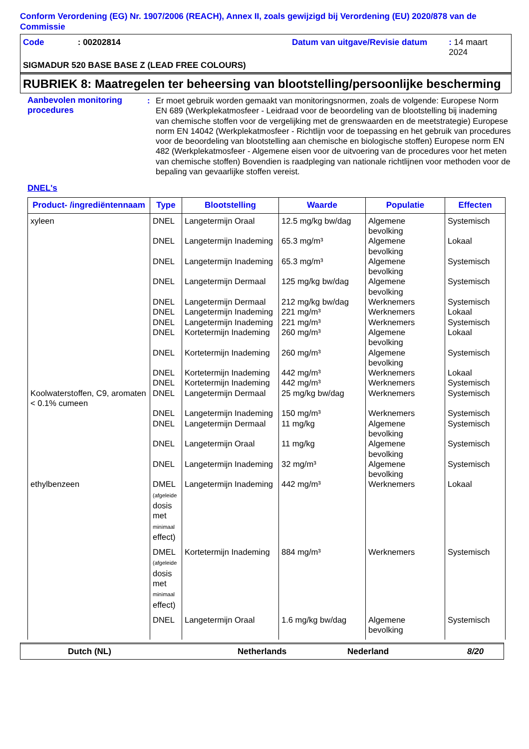Conform Verordening (EG) Nr. 1907/2006 (REACH), Annex II, zoals gewijzigd bij Verordening (EU) 2020/878 van de Commissie
Code: 00202814 Datum van uitgave/Revisie datum: 14 maart 2024
SIGMADUR 520 BASE BASE Z (LEAD FREE COLOURS)
RUBRIEK 8: Maatregelen ter beheersing van blootstelling/persoonlijke bescherming
Aanbevolen monitoring procedures
: Er moet gebruik worden gemaakt van monitoringsnormen, zoals de volgende: Europese Norm EN 689 (Werkplekatmosfeer - Leidraad voor de beoordeling van de blootstelling bij inademing van chemische stoffen voor de vergelijking met de grenswaarden en de meetstrategie) Europese norm EN 14042 (Werkplekatmosfeer - Richtlijn voor de toepassing en het gebruik van procedures voor de beoordeling van blootstelling aan chemische en biologische stoffen) Europese norm EN 482 (Werkplekatmosfeer - Algemene eisen voor de uitvoering van de procedures voor het meten van chemische stoffen) Bovendien is raadpleging van nationale richtlijnen voor methoden voor de bepaling van gevaarlijke stoffen vereist.
DNEL's
| Product- /ingrediëntennaam | Type | Blootstelling | Waarde | Populatie | Effecten |
| --- | --- | --- | --- | --- | --- |
| xyleen | DNEL | Langetermijn Oraal | 12.5 mg/kg bw/dag | Algemene bevolking | Systemisch |
| | DNEL | Langetermijn Inademing | 65.3 mg/m³ | Algemene bevolking | Lokaal |
| | DNEL | Langetermijn Inademing | 65.3 mg/m³ | Algemene bevolking | Systemisch |
| | DNEL | Langetermijn Dermaal | 125 mg/kg bw/dag | Algemene bevolking | Systemisch |
| | DNEL | Langetermijn Dermaal | 212 mg/kg bw/dag | Werknemers | Systemisch |
| | DNEL | Langetermijn Inademing | 221 mg/m³ | Werknemers | Lokaal |
| | DNEL | Langetermijn Inademing | 221 mg/m³ | Werknemers | Systemisch |
| | DNEL | Kortetermijn Inademing | 260 mg/m³ | Algemene bevolking | Lokaal |
| | DNEL | Kortetermijn Inademing | 260 mg/m³ | Algemene bevolking | Systemisch |
| | DNEL | Kortetermijn Inademing | 442 mg/m³ | Werknemers | Lokaal |
| | DNEL | Kortetermijn Inademing | 442 mg/m³ | Werknemers | Systemisch |
| Koolwaterstoffen, C9, aromaten < 0.1% cumeen | DNEL | Langetermijn Dermaal | 25 mg/kg bw/dag | Werknemers | Systemisch |
| | DNEL | Langetermijn Inademing | 150 mg/m³ | Werknemers | Systemisch |
| | DNEL | Langetermijn Dermaal | 11 mg/kg | Algemene bevolking | Systemisch |
| | DNEL | Langetermijn Oraal | 11 mg/kg | Algemene bevolking | Systemisch |
| | DNEL | Langetermijn Inademing | 32 mg/m³ | Algemene bevolking | Systemisch |
| ethylbenzeen | DMEL (afgeleide dosis met minimaal effect) | Langetermijn Inademing | 442 mg/m³ | Werknemers | Lokaal |
| | DMEL (afgeleide dosis met minimaal effect) | Kortetermijn Inademing | 884 mg/m³ | Werknemers | Systemisch |
| | DNEL | Langetermijn Oraal | 1.6 mg/kg bw/dag | Algemene bevolking | Systemisch |
Dutch (NL) Netherlands Nederland 8/20